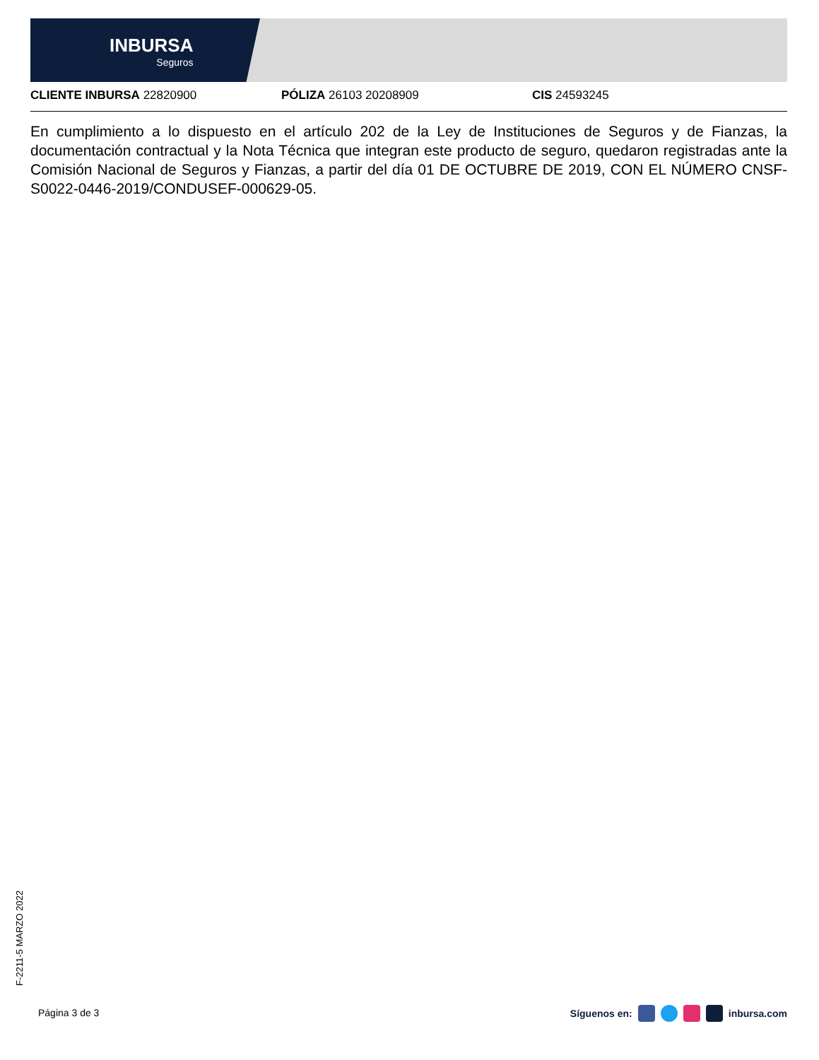INBURSA
Seguros
CLIENTE INBURSA 22820900 PÓLIZA 26103 20208909 CIS 24593245
En cumplimiento a lo dispuesto en el artículo 202 de la Ley de Instituciones de Seguros y de Fianzas, la documentación contractual y la Nota Técnica que integran este producto de seguro, quedaron registradas ante la Comisión Nacional de Seguros y Fianzas, a partir del día 01 DE OCTUBRE DE 2019, CON EL NÚMERO CNSF-S0022-0446-2019/CONDUSEF-000629-05.
F-2211-5 MARZO 2022
Página 3 de 3 Síguenos en: inbursa.com